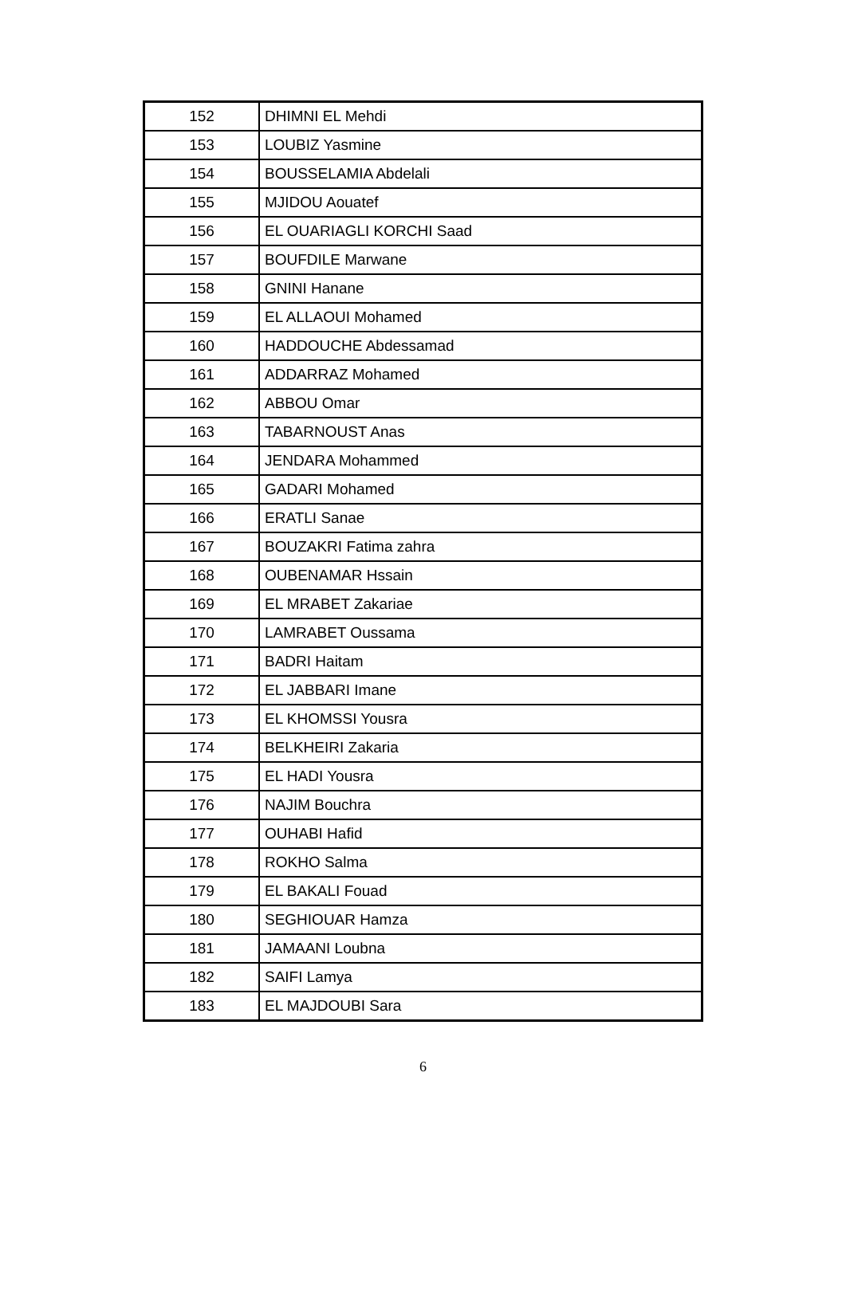| 152 | DHIMNI EL Mehdi |
| 153 | LOUBIZ Yasmine |
| 154 | BOUSSELAMIA Abdelali |
| 155 | MJIDOU Aouatef |
| 156 | EL OUARIAGLI KORCHI Saad |
| 157 | BOUFDILE Marwane |
| 158 | GNINI Hanane |
| 159 | EL ALLAOUI Mohamed |
| 160 | HADDOUCHE Abdessamad |
| 161 | ADDARRAZ Mohamed |
| 162 | ABBOU Omar |
| 163 | TABARNOUST Anas |
| 164 | JENDARA Mohammed |
| 165 | GADARI Mohamed |
| 166 | ERATLI Sanae |
| 167 | BOUZAKRI Fatima zahra |
| 168 | OUBENAMAR Hssain |
| 169 | EL MRABET Zakariae |
| 170 | LAMRABET Oussama |
| 171 | BADRI Haitam |
| 172 | EL JABBARI Imane |
| 173 | EL KHOMSSI Yousra |
| 174 | BELKHEIRI Zakaria |
| 175 | EL HADI Yousra |
| 176 | NAJIM Bouchra |
| 177 | OUHABI Hafid |
| 178 | ROKHO Salma |
| 179 | EL BAKALI Fouad |
| 180 | SEGHIOUAR Hamza |
| 181 | JAMAANI Loubna |
| 182 | SAIFI Lamya |
| 183 | EL MAJDOUBI Sara |
6